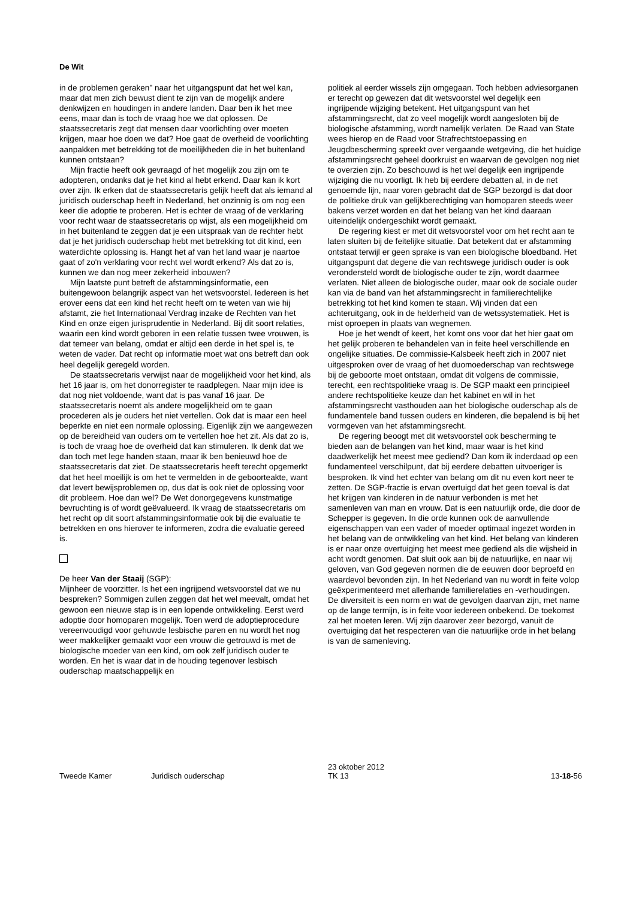De Wit
in de problemen geraken" naar het uitgangspunt dat het wel kan, maar dat men zich bewust dient te zijn van de mogelijk andere denkwijzen en houdingen in andere landen. Daar ben ik het mee eens, maar dan is toch de vraag hoe we dat oplossen. De staatssecretaris zegt dat mensen daar voorlichting over moeten krijgen, maar hoe doen we dat? Hoe gaat de overheid de voorlichting aanpakken met betrekking tot de moeilijkheden die in het buitenland kunnen ontstaan?
Mijn fractie heeft ook gevraagd of het mogelijk zou zijn om te adopteren, ondanks dat je het kind al hebt erkend. Daar kan ik kort over zijn. Ik erken dat de staatssecretaris gelijk heeft dat als iemand al juridisch ouderschap heeft in Nederland, het onzinnig is om nog een keer die adoptie te proberen. Het is echter de vraag of de verklaring voor recht waar de staatssecretaris op wijst, als een mogelijkheid om in het buitenland te zeggen dat je een uitspraak van de rechter hebt dat je het juridisch ouderschap hebt met betrekking tot dit kind, een waterdichte oplossing is. Hangt het af van het land waar je naartoe gaat of zo'n verklaring voor recht wel wordt erkend? Als dat zo is, kunnen we dan nog meer zekerheid inbouwen?
Mijn laatste punt betreft de afstammingsinformatie, een buitengewoon belangrijk aspect van het wetsvoorstel. Iedereen is het erover eens dat een kind het recht heeft om te weten van wie hij afstamt, zie het Internationaal Verdrag inzake de Rechten van het Kind en onze eigen jurisprudentie in Nederland. Bij dit soort relaties, waarin een kind wordt geboren in een relatie tussen twee vrouwen, is dat temeer van belang, omdat er altijd een derde in het spel is, te weten de vader. Dat recht op informatie moet wat ons betreft dan ook heel degelijk geregeld worden.
De staatssecretaris verwijst naar de mogelijkheid voor het kind, als het 16 jaar is, om het donorregister te raadplegen. Naar mijn idee is dat nog niet voldoende, want dat is pas vanaf 16 jaar. De staatssecretaris noemt als andere mogelijkheid om te gaan procederen als je ouders het niet vertellen. Ook dat is maar een heel beperkte en niet een normale oplossing. Eigenlijk zijn we aangewezen op de bereidheid van ouders om te vertellen hoe het zit. Als dat zo is, is toch de vraag hoe de overheid dat kan stimuleren. Ik denk dat we dan toch met lege handen staan, maar ik ben benieuwd hoe de staatssecretaris dat ziet. De staatssecretaris heeft terecht opgemerkt dat het heel moeilijk is om het te vermelden in de geboorteakte, want dat levert bewijsproblemen op, dus dat is ook niet de oplossing voor dit probleem. Hoe dan wel? De Wet donorgegevens kunstmatige bevruchting is of wordt geëvalueerd. Ik vraag de staatssecretaris om het recht op dit soort afstammingsinformatie ook bij die evaluatie te betrekken en ons hierover te informeren, zodra die evaluatie gereed is.
De heer Van der Staaij (SGP):
Mijnheer de voorzitter. Is het een ingrijpend wetsvoorstel dat we nu bespreken? Sommigen zullen zeggen dat het wel meevalt, omdat het gewoon een nieuwe stap is in een lopende ontwikkeling. Eerst werd adoptie door homoparen mogelijk. Toen werd de adoptieprocedure vereenvoudigd voor gehuwde lesbische paren en nu wordt het nog weer makkelijker gemaakt voor een vrouw die getrouwd is met de biologische moeder van een kind, om ook zelf juridisch ouder te worden. En het is waar dat in de houding tegenover lesbisch ouderschap maatschappelijk en
politiek al eerder wissels zijn omgegaan. Toch hebben adviesorganen er terecht op gewezen dat dit wetsvoorstel wel degelijk een ingrijpende wijziging betekent. Het uitgangspunt van het afstammingsrecht, dat zo veel mogelijk wordt aangesloten bij de biologische afstamming, wordt namelijk verlaten. De Raad van State wees hierop en de Raad voor Strafrechtstoepassing en Jeugdbescherming spreekt over vergaande wetgeving, die het huidige afstammingsrecht geheel doorkruist en waarvan de gevolgen nog niet te overzien zijn. Zo beschouwd is het wel degelijk een ingrijpende wijziging die nu voorligt. Ik heb bij eerdere debatten al, in de net genoemde lijn, naar voren gebracht dat de SGP bezorgd is dat door de politieke druk van gelijkberechtiging van homoparen steeds weer bakens verzet worden en dat het belang van het kind daaraan uiteindelijk ondergeschikt wordt gemaakt.
De regering kiest er met dit wetsvoorstel voor om het recht aan te laten sluiten bij de feitelijke situatie. Dat betekent dat er afstamming ontstaat terwijl er geen sprake is van een biologische bloedband. Het uitgangspunt dat degene die van rechtswege juridisch ouder is ook verondersteld wordt de biologische ouder te zijn, wordt daarmee verlaten. Niet alleen de biologische ouder, maar ook de sociale ouder kan via de band van het afstammingsrecht in familierechtelijke betrekking tot het kind komen te staan. Wij vinden dat een achteruitgang, ook in de helderheid van de wetssystematiek. Het is mist oproepen in plaats van wegnemen.
Hoe je het wendt of keert, het komt ons voor dat het hier gaat om het gelijk proberen te behandelen van in feite heel verschillende en ongelijke situaties. De commissie-Kalsbeek heeft zich in 2007 niet uitgesproken over de vraag of het duomoederschap van rechtswege bij de geboorte moet ontstaan, omdat dit volgens de commissie, terecht, een rechtspolitieke vraag is. De SGP maakt een principieel andere rechtspolitieke keuze dan het kabinet en wil in het afstammingsrecht vasthouden aan het biologische ouderschap als de fundamentele band tussen ouders en kinderen, die bepalend is bij het vormgeven van het afstammingsrecht.
De regering beoogt met dit wetsvoorstel ook bescherming te bieden aan de belangen van het kind, maar waar is het kind daadwerkelijk het meest mee gediend? Dan kom ik inderdaad op een fundamenteel verschilpunt, dat bij eerdere debatten uitvoeriger is besproken. Ik vind het echter van belang om dit nu even kort neer te zetten. De SGP-fractie is ervan overtuigd dat het geen toeval is dat het krijgen van kinderen in de natuur verbonden is met het samenleven van man en vrouw. Dat is een natuurlijk orde, die door de Schepper is gegeven. In die orde kunnen ook de aanvullende eigenschappen van een vader of moeder optimaal ingezet worden in het belang van de ontwikkeling van het kind. Het belang van kinderen is er naar onze overtuiging het meest mee gediend als die wijsheid in acht wordt genomen. Dat sluit ook aan bij de natuurlijke, en naar wij geloven, van God gegeven normen die de eeuwen door beproefd en waardevol bevonden zijn. In het Nederland van nu wordt in feite volop geëxperimenteerd met allerhande familierelaties en -verhoudingen. De diversiteit is een norm en wat de gevolgen daarvan zijn, met name op de lange termijn, is in feite voor iedereen onbekend. De toekomst zal het moeten leren. Wij zijn daarover zeer bezorgd, vanuit de overtuiging dat het respecteren van die natuurlijke orde in het belang is van de samenleving.
Tweede Kamer Juridisch ouderschap 23 oktober 2012
TK 13 13-18-56